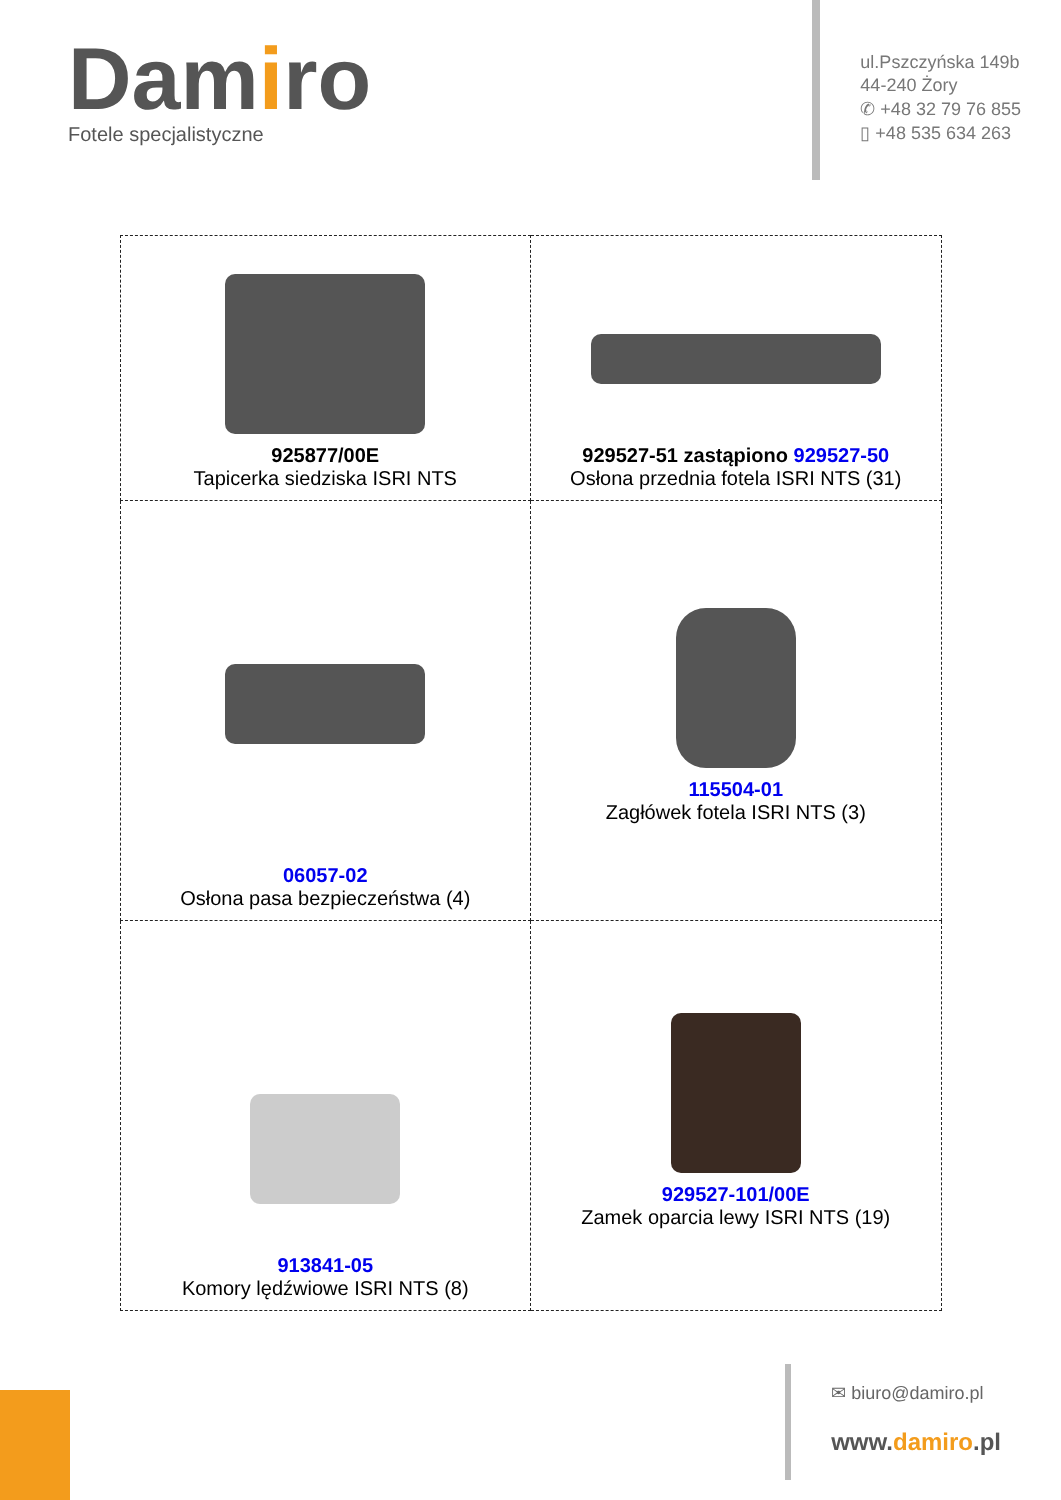Damiro
Fotele specjalistyczne
ul.Pszczyńska 149b
44-240 Żory
✆ +48 32 79 76 855
▯ +48 535 634 263
| 925877/00E Tapicerka siedziska ISRI NTS | 929527-51 zastąpiono 929527-50 Osłona przednia fotela ISRI NTS (31) |
| 06057-02 Osłona pasa bezpieczeństwa (4) | 115504-01 Zagłówek fotela ISRI NTS (3) |
| 913841-05 Komory lędźwiowe ISRI NTS (8) | 929527-101/00E Zamek oparcia lewy ISRI NTS (19) |
✉ biuro@damiro.pl
www.damiro.pl